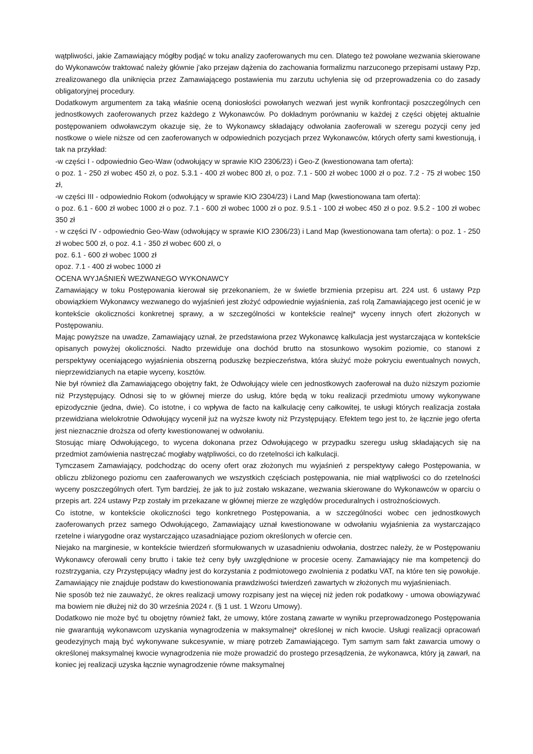wątpliwości, jakie Zamawiający mógłby podjąć w toku analizy zaoferowanych mu cen. Dlatego też powołane wezwania skierowane do Wykonawców traktować należy głównie j'ako przejaw dążenia do zachowania formalizmu narzuconego przepisami ustawy Pzp, zrealizowanego dla uniknięcia przez Zamawiającego postawienia mu zarzutu uchylenia się od przeprowadzenia co do zasady obligatoryjnej procedury.
Dodatkowym argumentem za taką właśnie oceną doniosłości powołanych wezwań jest wynik konfrontacji poszczególnych cen jednostkowych zaoferowanych przez każdego z Wykonawców. Po dokładnym porównaniu w każdej z części objętej aktualnie postępowaniem odwoławczym okazuje się, że to Wykonawcy składający odwołania zaoferowali w szeregu pozycji ceny jed nostkowe o wiele niższe od cen zaoferowanych w odpowiednich pozycjach przez Wykonawców, których oferty sami kwestionują, i tak na przykład:
-w części I - odpowiednio Geo-Waw (odwołujący w sprawie KIO 2306/23) i Geo-Z (kwestionowana tam oferta):
o poz. 1 - 250 zł wobec 450 zł, o poz. 5.3.1 - 400 zł wobec 800 zł, o poz. 7.1 - 500 zł wobec 1000 zł o poz. 7.2 - 75 zł wobec 150 zł,
-w części III - odpowiednio Rokom (odwołujący w sprawie KIO 2304/23) i Land Map (kwestionowana tam oferta):
o poz. 6.1 - 600 zł wobec 1000 zł o poz. 7.1 - 600 zł wobec 1000 zł o poz. 9.5.1 - 100 zł wobec 450 zł o poz. 9.5.2 - 100 zł wobec 350 zł
- w części IV - odpowiednio Geo-Waw (odwołujący w sprawie KIO 2306/23) i Land Map (kwestionowana tam oferta): o poz. 1 - 250 zł wobec 500 zł, o poz. 4.1 - 350 zł wobec 600 zł, o
poz. 6.1 - 600 zł wobec 1000 zł
opoz. 7.1 - 400 zł wobec 1000 zł
OCENA WYJAŚNIEŃ WEZWANEGO WYKONAWCY
Zamawiający w toku Postępowania kierował się przekonaniem, że w świetle brzmienia przepisu art. 224 ust. 6 ustawy Pzp obowiązkiem Wykonawcy wezwanego do wyjaśnień jest złożyć odpowiednie wyjaśnienia, zaś rolą Zamawiającego jest ocenić je w kontekście okoliczności konkretnej sprawy, a w szczególności w kontekście realnej* wyceny innych ofert złożonych w Postępowaniu.
Mając powyższe na uwadze, Zamawiający uznał, że przedstawiona przez Wykonawcę kalkulacja jest wystarczająca w kontekście opisanych powyżej okoliczności. Nadto przewiduje ona dochód brutto na stosunkowo wysokim poziomie, co stanowi z perspektywy oceniającego wyjaśnienia obszerną poduszkę bezpieczeństwa, która służyć może pokryciu ewentualnych nowych, nieprzewidzianych na etapie wyceny, kosztów.
Nie był również dla Zamawiającego obojętny fakt, że Odwołujący wiele cen jednostkowych zaoferował na dużo niższym poziomie niż Przystępujący. Odnosi się to w głównej mierze do usług, które będą w toku realizacji przedmiotu umowy wykonywane epizodycznie (jedna, dwie). Co istotne, i co wpływa de facto na kalkulację ceny całkowitej, te usługi których realizacja została przewidziana wielokrotnie Odwołujący wycenił już na wyższe kwoty niż Przystępujący. Efektem tego jest to, że łącznie jego oferta jest nieznacznie droższa od oferty kwestionowanej w odwołaniu.
Stosując miarę Odwołującego, to wycena dokonana przez Odwołującego w przypadku szeregu usług składających się na przedmiot zamówienia nastręczać mogłaby wątpliwości, co do rzetelności ich kalkulacji.
Tymczasem Zamawiający, podchodząc do oceny ofert oraz złożonych mu wyjaśnień z perspektywy całego Postępowania, w obliczu zbliżonego poziomu cen zaaferowanych we wszystkich częściach postępowania, nie miał wątpliwości co do rzetelności wyceny poszczególnych ofert. Tym bardziej, że jak to już zostało wskazane, wezwania skierowane do Wykonawców w oparciu o przepis art. 224 ustawy Pzp zostały im przekazane w głównej mierze ze względów proceduralnych i ostrożnościowych.
Co istotne, w kontekście okoliczności tego konkretnego Postępowania, a w szczególności wobec cen jednostkowych zaoferowanych przez samego Odwołującego, Zamawiający uznał kwestionowane w odwołaniu wyjaśnienia za wystarczająco rzetelne i wiarygodne oraz wystarczająco uzasadniające poziom określonych w ofercie cen.
Niejako na marginesie, w kontekście twierdzeń sformułowanych w uzasadnieniu odwołania, dostrzec należy, że w Postępowaniu Wykonawcy oferowali ceny brutto i takie też ceny były uwzględnione w procesie oceny. Zamawiający nie ma kompetencji do rozstrzygania, czy Przystępujący władny jest do korzystania z podmiotowego zwolnienia z podatku VAT, na które ten się powołuje. Zamawiający nie znajduje podstaw do kwestionowania prawdziwości twierdzeń zawartych w złożonych mu wyjaśnieniach.
Nie sposób też nie zauważyć, że okres realizacji umowy rozpisany jest na więcej niż jeden rok podatkowy - umowa obowiązywać ma bowiem nie dłużej niż do 30 września 2024 r. (§ 1 ust. 1 Wzoru Umowy).
Dodatkowo nie może być tu obojętny również fakt, że umowy, które zostaną zawarte w wyniku przeprowadzonego Postępowania nie gwarantują wykonawcom uzyskania wynagrodzenia w maksymalnej* określonej w nich kwocie. Usługi realizacji opracowań geodezyjnych mają być wykonywane sukcesywnie, w miarę potrzeb Zamawiającego. Tym samym sam fakt zawarcia umowy o określonej maksymalnej kwocie wynagrodzenia nie może prowadzić do prostego przesądzenia, że wykonawca, który ją zawarł, na koniec jej realizacji uzyska łącznie wynagrodzenie równe maksymalnej